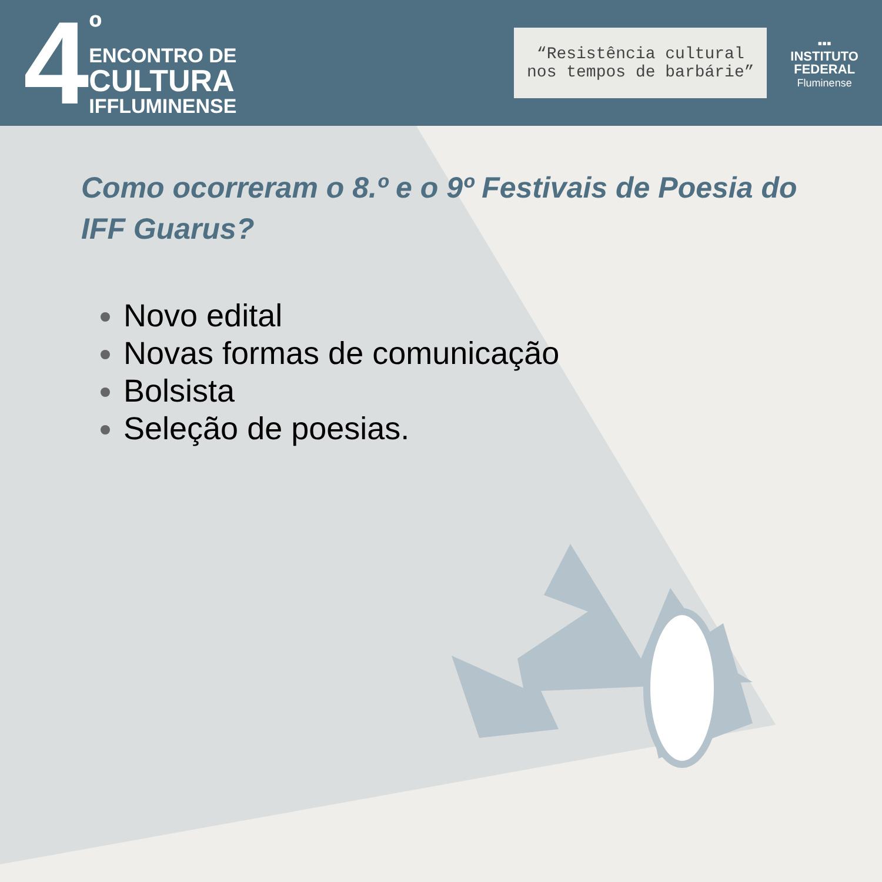4
º
ENCONTRO DE
CULTURA
IFFLUMINENSE
“Resistência cultural
nos tempos de barbárie”
▪▪▪
INSTITUTO
FEDERAL
Fluminense
Como ocorreram o 8.º e o 9º Festivais de Poesia do IFF Guarus?
Novo edital
Novas formas de comunicação
Bolsista
Seleção de poesias.